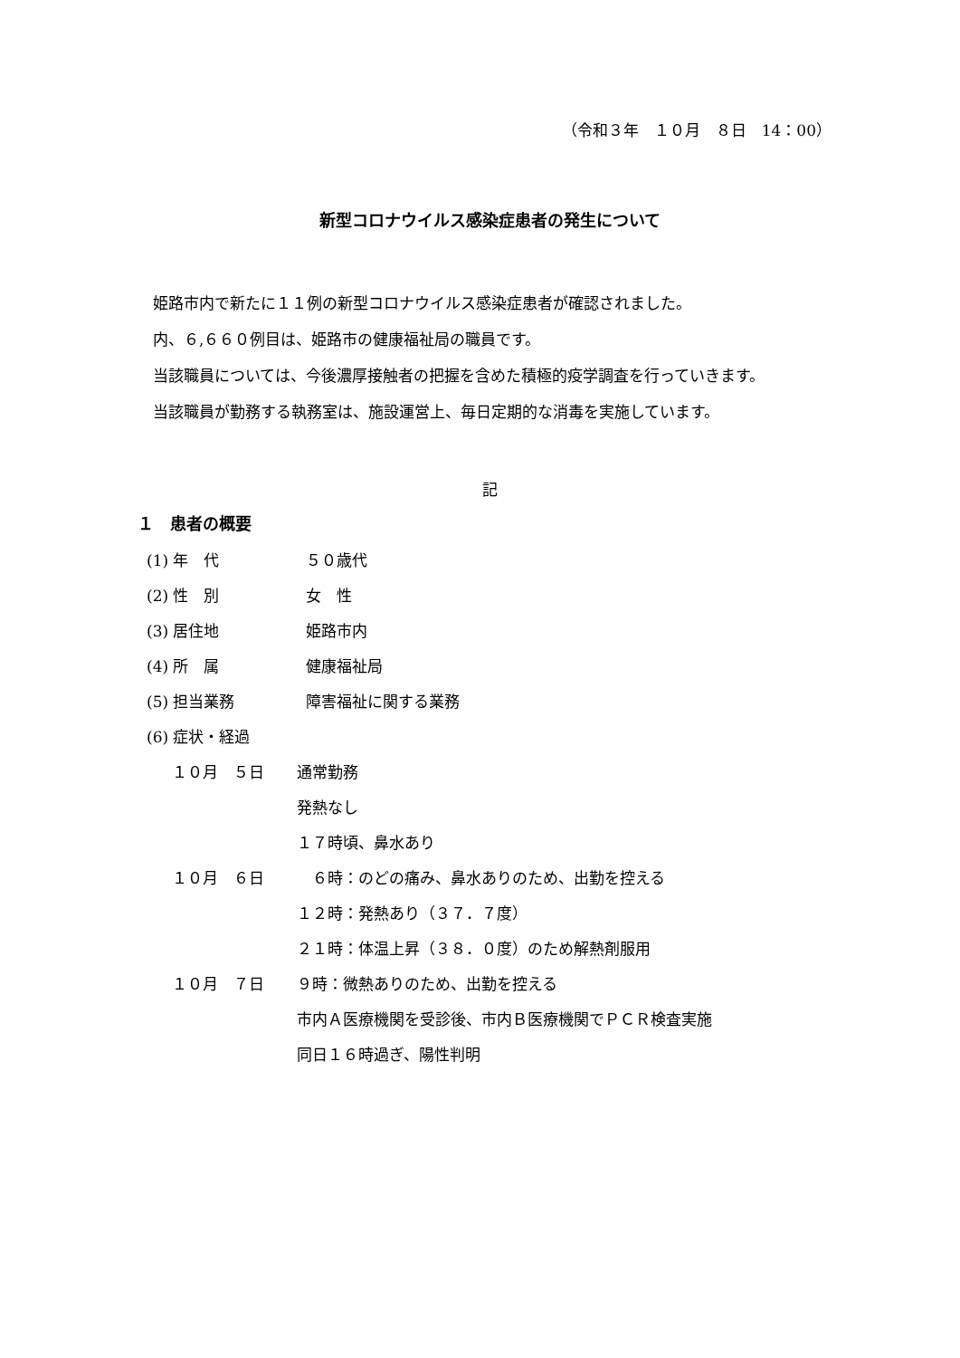（令和３年　１０月　８日　14：00）
新型コロナウイルス感染症患者の発生について
　姫路市内で新たに１１例の新型コロナウイルス感染症患者が確認されました。
　内、６,６６０例目は、姫路市の健康福祉局の職員です。
　当該職員については、今後濃厚接触者の把握を含めた積極的疫学調査を行っていきます。
　当該職員が勤務する執務室は、施設運営上、毎日定期的な消毒を実施しています。
記
１　患者の概要
(1) 年　代 ５０歳代
(2) 性　別 女　性
(3) 居住地 姫路市内
(4) 所　属 健康福祉局
(5) 担当業務 障害福祉に関する業務
(6) 症状・経過
１０月　５日 通常勤務
発熱なし
１７時頃、鼻水あり
１０月　６日　６時：のどの痛み、鼻水ありのため、出勤を控える
１２時：発熱あり（３７．７度）
２１時：体温上昇（３８．０度）のため解熱剤服用
１０月　７日 ９時：微熱ありのため、出勤を控える
市内Ａ医療機関を受診後、市内Ｂ医療機関でＰＣＲ検査実施
同日１６時過ぎ、陽性判明